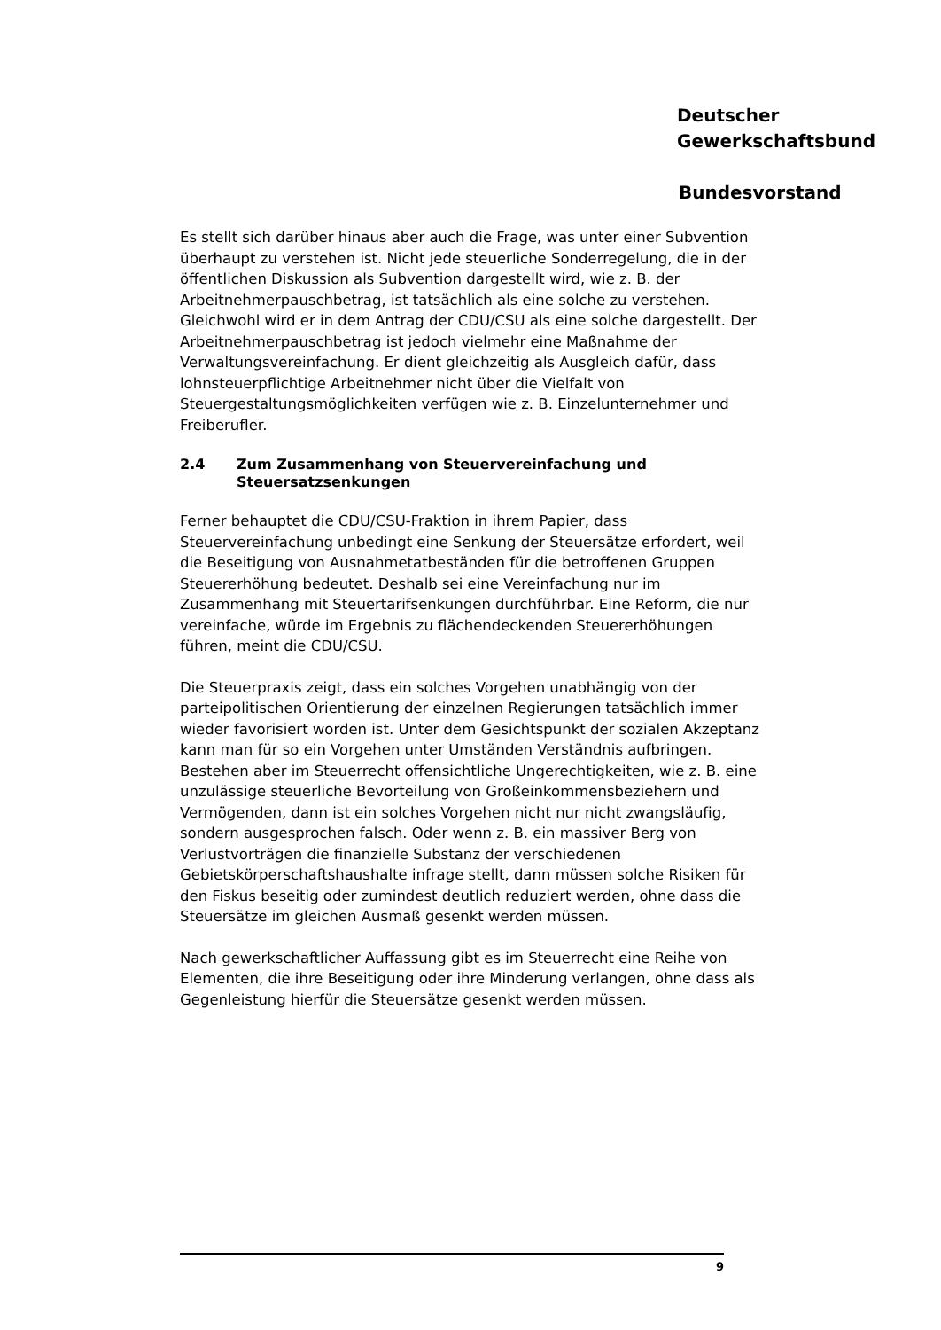Deutscher
Gewerkschaftsbund
Bundesvorstand
Es stellt sich darüber hinaus aber auch die Frage, was unter einer Subvention überhaupt zu verstehen ist. Nicht jede steuerliche Sonderregelung, die in der öffentlichen Diskussion als Subvention dargestellt wird, wie z. B. der Arbeitnehmerpauschbetrag, ist tatsächlich als eine solche zu verstehen. Gleichwohl wird er in dem Antrag der CDU/CSU als eine solche dargestellt. Der Arbeitnehmerpauschbetrag ist jedoch vielmehr eine Maßnahme der Verwaltungsvereinfachung. Er dient gleichzeitig als Ausgleich dafür, dass lohnsteuerpflichtige Arbeitnehmer nicht über die Vielfalt von Steuergestaltungsmöglichkeiten verfügen wie z. B. Einzelunternehmer und Freiberufler.
2.4 Zum Zusammenhang von Steuervereinfachung und Steuersatzsenkungen
Ferner behauptet die CDU/CSU-Fraktion in ihrem Papier, dass Steuervereinfachung unbedingt eine Senkung der Steuersätze erfordert, weil die Beseitigung von Ausnahmetatbeständen für die betroffenen Gruppen Steuererhöhung bedeutet. Deshalb sei eine Vereinfachung nur im Zusammenhang mit Steuertarifsenkungen durchführbar. Eine Reform, die nur vereinfache, würde im Ergebnis zu flächendeckenden Steuererhöhungen führen, meint die CDU/CSU.
Die Steuerpraxis zeigt, dass ein solches Vorgehen unabhängig von der parteipolitischen Orientierung der einzelnen Regierungen tatsächlich immer wieder favorisiert worden ist. Unter dem Gesichtspunkt der sozialen Akzeptanz kann man für so ein Vorgehen unter Umständen Verständnis aufbringen. Bestehen aber im Steuerrecht offensichtliche Ungerechtigkeiten, wie z. B. eine unzulässige steuerliche Bevorteilung von Großeinkommensbeziehern und Vermögenden, dann ist ein solches Vorgehen nicht nur nicht zwangsläufig, sondern ausgesprochen falsch. Oder wenn z. B. ein massiver Berg von Verlustvorträgen die finanzielle Substanz der verschiedenen Gebietskörperschaftshaushalte infrage stellt, dann müssen solche Risiken für den Fiskus beseitig oder zumindest deutlich reduziert werden, ohne dass die Steuersätze im gleichen Ausmaß gesenkt werden müssen.
Nach gewerkschaftlicher Auffassung gibt es im Steuerrecht eine Reihe von Elementen, die ihre Beseitigung oder ihre Minderung verlangen, ohne dass als Gegenleistung hierfür die Steuersätze gesenkt werden müssen.
9